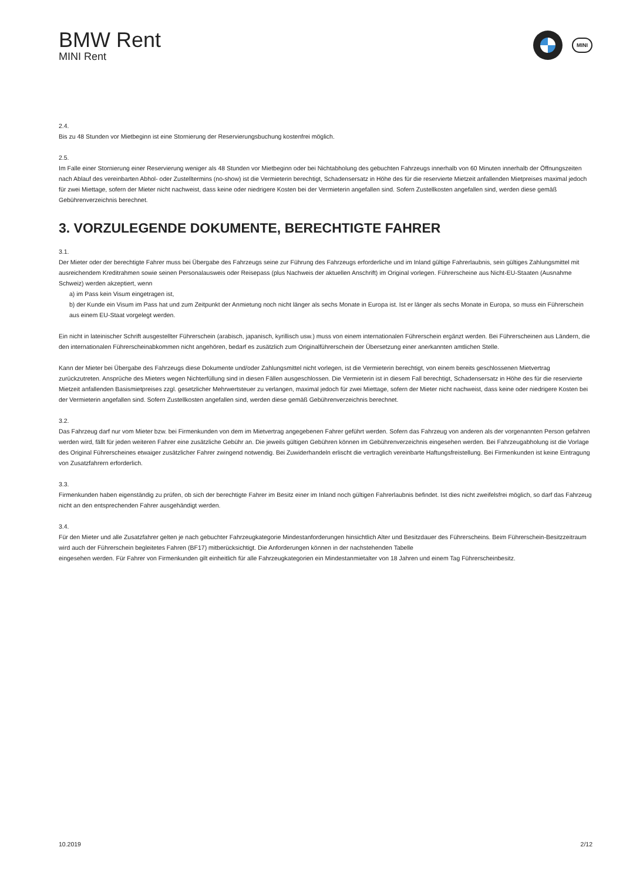BMW Rent
MINI Rent
MINI
2.4.
Bis zu 48 Stunden vor Mietbeginn ist eine Stornierung der Reservierungsbuchung kostenfrei möglich.
2.5.
Im Falle einer Stornierung einer Reservierung weniger als 48 Stunden vor Mietbeginn oder bei Nichtabholung des gebuchten Fahrzeugs innerhalb von 60 Minuten innerhalb der Öffnungszeiten nach Ablauf des vereinbarten Abhol- oder Zustelltermins (no-show) ist die Vermieterin berechtigt, Schadensersatz in Höhe des für die reservierte Mietzeit anfallenden Mietpreises maximal jedoch für zwei Miettage, sofern der Mieter nicht nachweist, dass keine oder niedrigere Kosten bei der Vermieterin angefallen sind. Sofern Zustellkosten angefallen sind, werden diese gemäß Gebührenverzeichnis berechnet.
3. VORZULEGENDE DOKUMENTE, BERECHTIGTE FAHRER
3.1.
Der Mieter oder der berechtigte Fahrer muss bei Übergabe des Fahrzeugs seine zur Führung des Fahrzeugs erforderliche und im Inland gültige Fahrerlaubnis, sein gültiges Zahlungsmittel mit ausreichendem Kreditrahmen sowie seinen Personalausweis oder Reisepass (plus Nachweis der aktuellen Anschrift) im Original vorlegen. Führerscheine aus Nicht-EU-Staaten (Ausnahme Schweiz) werden akzeptiert, wenn
a) im Pass kein Visum eingetragen ist,
b) der Kunde ein Visum im Pass hat und zum Zeitpunkt der Anmietung noch nicht länger als sechs Monate in Europa ist. Ist er länger als sechs Monate in Europa, so muss ein Führerschein aus einem EU-Staat vorgelegt werden.
Ein nicht in lateinischer Schrift ausgestellter Führerschein (arabisch, japanisch, kyrillisch usw.) muss von einem internationalen Führerschein ergänzt werden. Bei Führerscheinen aus Ländern, die den internationalen Führerscheinabkommen nicht angehören, bedarf es zusätzlich zum Originalführerschein der Übersetzung einer anerkannten amtlichen Stelle.
Kann der Mieter bei Übergabe des Fahrzeugs diese Dokumente und/oder Zahlungsmittel nicht vorlegen, ist die Vermieterin berechtigt, von einem bereits geschlossenen Mietvertrag zurückzutreten. Ansprüche des Mieters wegen Nichterfüllung sind in diesen Fällen ausgeschlossen. Die Vermieterin ist in diesem Fall berechtigt, Schadensersatz in Höhe des für die reservierte Mietzeit anfallenden Basismietpreises zzgl. gesetzlicher Mehrwertsteuer zu verlangen, maximal jedoch für zwei Miettage, sofern der Mieter nicht nachweist, dass keine oder niedrigere Kosten bei der Vermieterin angefallen sind. Sofern Zustellkosten angefallen sind, werden diese gemäß Gebührenverzeichnis berechnet.
3.2.
Das Fahrzeug darf nur vom Mieter bzw. bei Firmenkunden von dem im Mietvertrag angegebenen Fahrer geführt werden. Sofern das Fahrzeug von anderen als der vorgenannten Person gefahren werden wird, fällt für jeden weiteren Fahrer eine zusätzliche Gebühr an. Die jeweils gültigen Gebühren können im Gebührenverzeichnis eingesehen werden. Bei Fahrzeugabholung ist die Vorlage des Original Führerscheines etwaiger zusätzlicher Fahrer zwingend notwendig. Bei Zuwiderhandeln erlischt die vertraglich vereinbarte Haftungsfreistellung. Bei Firmenkunden ist keine Eintragung von Zusatzfahrern erforderlich.
3.3.
Firmenkunden haben eigenständig zu prüfen, ob sich der berechtigte Fahrer im Besitz einer im Inland noch gültigen Fahrerlaubnis befindet. Ist dies nicht zweifelsfrei möglich, so darf das Fahrzeug nicht an den entsprechenden Fahrer ausgehändigt werden.
3.4.
Für den Mieter und alle Zusatzfahrer gelten je nach gebuchter Fahrzeugkategorie Mindestanforderungen hinsichtlich Alter und Besitzdauer des Führerscheins. Beim Führerschein-Besitzzeitraum wird auch der Führerschein begleitetes Fahren (BF17) mitberücksichtigt. Die Anforderungen können in der nachstehenden Tabelle
eingesehen werden. Für Fahrer von Firmenkunden gilt einheitlich für alle Fahrzeugkategorien ein Mindestanmietalter von 18 Jahren und einem Tag Führerscheinbesitz.
10.2019 2/12